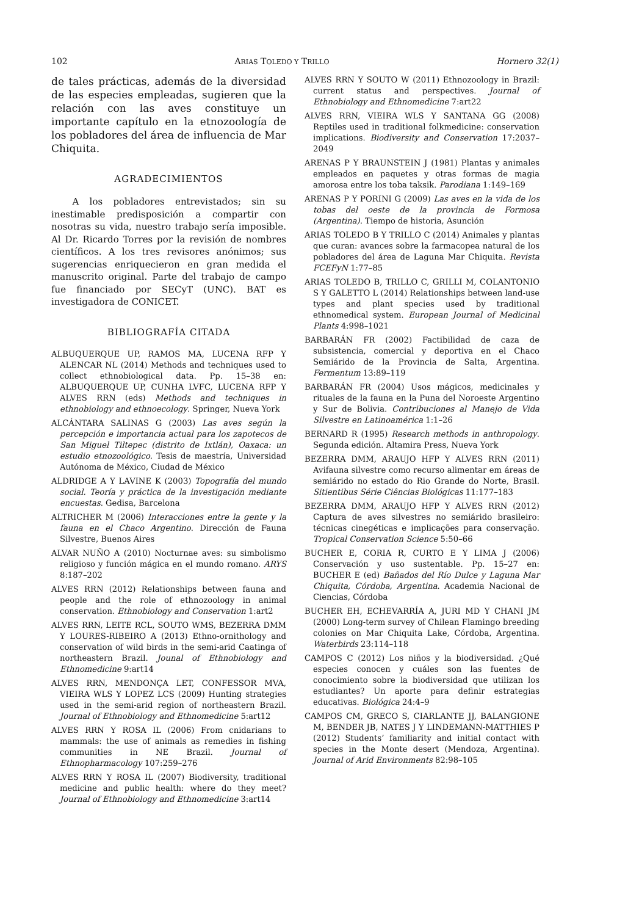102 ARIAS TOLEDO Y TRILLO Hornero 32(1)
de tales prácticas, además de la diversidad de las especies empleadas, sugieren que la relación con las aves constituye un importante capítulo en la etnozoología de los pobladores del área de influencia de Mar Chiquita.
AGRADECIMIENTOS
A los pobladores entrevistados; sin su inestimable predisposición a compartir con nosotras su vida, nuestro trabajo sería imposible. Al Dr. Ricardo Torres por la revisión de nombres científicos. A los tres revisores anónimos; sus sugerencias enriquecieron en gran medida el manuscrito original. Parte del trabajo de campo fue financiado por SECyT (UNC). BAT es investigadora de CONICET.
BIBLIOGRAFÍA CITADA
ALBUQUERQUE UP, RAMOS MA, LUCENA RFP Y ALENCAR NL (2014) Methods and techniques used to collect ethnobiological data. Pp. 15–38 en: ALBUQUERQUE UP, CUNHA LVFC, LUCENA RFP Y ALVES RRN (eds) Methods and techniques in ethnobiology and ethnoecology. Springer, Nueva York
ALCÁNTARA SALINAS G (2003) Las aves según la percepción e importancia actual para los zapotecos de San Miguel Tiltepec (distrito de Ixtlán), Oaxaca: un estudio etnozoológico. Tesis de maestría, Universidad Autónoma de México, Ciudad de México
ALDRIDGE A Y LAVINE K (2003) Topografía del mundo social. Teoría y práctica de la investigación mediante encuestas. Gedisa, Barcelona
ALTRICHER M (2006) Interacciones entre la gente y la fauna en el Chaco Argentino. Dirección de Fauna Silvestre, Buenos Aires
ALVAR NUÑO A (2010) Nocturnae aves: su simbolismo religioso y función mágica en el mundo romano. ARYS 8:187–202
ALVES RRN (2012) Relationships between fauna and people and the role of ethnozoology in animal conservation. Ethnobiology and Conservation 1:art2
ALVES RRN, LEITE RCL, SOUTO WMS, BEZERRA DMM Y LOURES-RIBEIRO A (2013) Ethno-ornithology and conservation of wild birds in the semi-arid Caatinga of northeastern Brazil. Jounal of Ethnobiology and Ethnomedicine 9:art14
ALVES RRN, MENDONÇA LET, CONFESSOR MVA, VIEIRA WLS Y LOPEZ LCS (2009) Hunting strategies used in the semi-arid region of northeastern Brazil. Journal of Ethnobiology and Ethnomedicine 5:art12
ALVES RRN Y ROSA IL (2006) From cnidarians to mammals: the use of animals as remedies in fishing communities in NE Brazil. Journal of Ethnopharmacology 107:259–276
ALVES RRN Y ROSA IL (2007) Biodiversity, traditional medicine and public health: where do they meet? Journal of Ethnobiology and Ethnomedicine 3:art14
ALVES RRN Y SOUTO W (2011) Ethnozoology in Brazil: current status and perspectives. Journal of Ethnobiology and Ethnomedicine 7:art22
ALVES RRN, VIEIRA WLS Y SANTANA GG (2008) Reptiles used in traditional folkmedicine: conservation implications. Biodiversity and Conservation 17:2037–2049
ARENAS P Y BRAUNSTEIN J (1981) Plantas y animales empleados en paquetes y otras formas de magia amorosa entre los toba taksik. Parodiana 1:149–169
ARENAS P Y PORINI G (2009) Las aves en la vida de los tobas del oeste de la provincia de Formosa (Argentina). Tiempo de historia, Asunción
ARIAS TOLEDO B Y TRILLO C (2014) Animales y plantas que curan: avances sobre la farmacopea natural de los pobladores del área de Laguna Mar Chiquita. Revista FCEFyN 1:77–85
ARIAS TOLEDO B, TRILLO C, GRILLI M, COLANTONIO S Y GALETTO L (2014) Relationships between land-use types and plant species used by traditional ethnomedical system. European Journal of Medicinal Plants 4:998–1021
BARBARÁN FR (2002) Factibilidad de caza de subsistencia, comercial y deportiva en el Chaco Semiárido de la Provincia de Salta, Argentina. Fermentum 13:89–119
BARBARÁN FR (2004) Usos mágicos, medicinales y rituales de la fauna en la Puna del Noroeste Argentino y Sur de Bolivia. Contribuciones al Manejo de Vida Silvestre en Latinoamérica 1:1–26
BERNARD R (1995) Research methods in anthropology. Segunda edición. Altamira Press, Nueva York
BEZERRA DMM, ARAUJO HFP Y ALVES RRN (2011) Avifauna silvestre como recurso alimentar em áreas de semiárido no estado do Rio Grande do Norte, Brasil. Sitientibus Série Ciências Biológicas 11:177–183
BEZERRA DMM, ARAUJO HFP Y ALVES RRN (2012) Captura de aves silvestres no semiárido brasileiro: técnicas cinegéticas e implicações para conservação. Tropical Conservation Science 5:50–66
BUCHER E, CORIA R, CURTO E Y LIMA J (2006) Conservación y uso sustentable. Pp. 15–27 en: BUCHER E (ed) Bañados del Río Dulce y Laguna Mar Chiquita, Córdoba, Argentina. Academia Nacional de Ciencias, Córdoba
BUCHER EH, ECHEVARRÍA A, JURI MD Y CHANI JM (2000) Long-term survey of Chilean Flamingo breeding colonies on Mar Chiquita Lake, Córdoba, Argentina. Waterbirds 23:114–118
CAMPOS C (2012) Los niños y la biodiversidad. ¿Qué especies conocen y cuáles son las fuentes de conocimiento sobre la biodiversidad que utilizan los estudiantes? Un aporte para definir estrategias educativas. Biológica 24:4–9
CAMPOS CM, GRECO S, CIARLANTE JJ, BALANGIONE M, BENDER JB, NATES J Y LINDEMANN-MATTHIES P (2012) Students’ familiarity and initial contact with species in the Monte desert (Mendoza, Argentina). Journal of Arid Environments 82:98–105